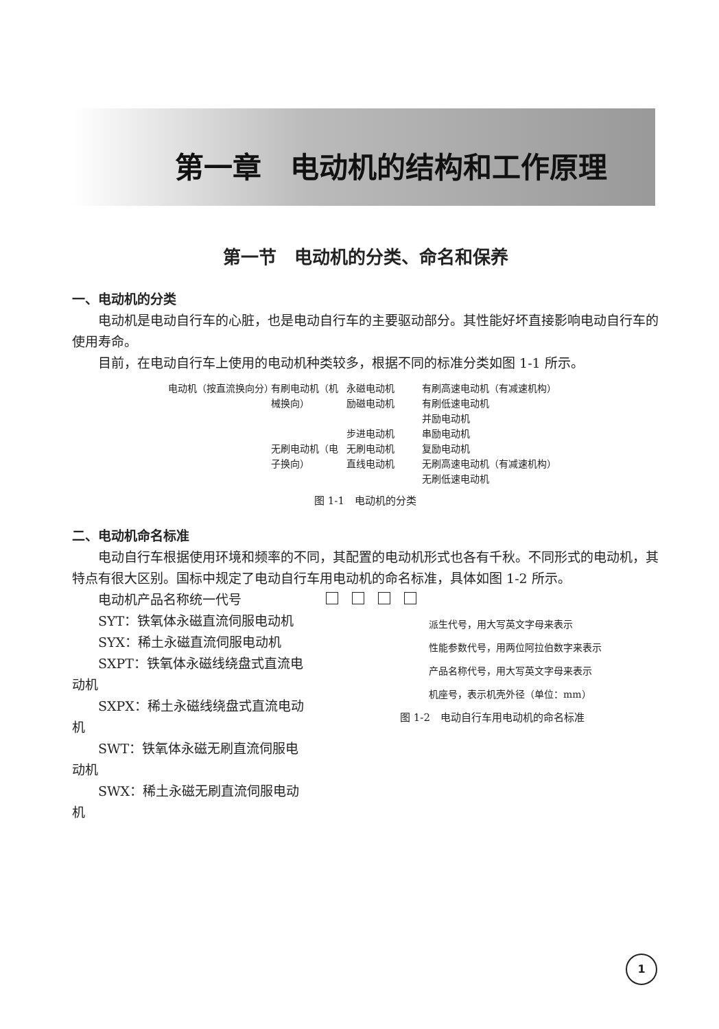第一章　电动机的结构和工作原理
第一节　电动机的分类、命名和保养
一、电动机的分类
电动机是电动自行车的心脏，也是电动自行车的主要驱动部分。其性能好坏直接影响电动自行车的使用寿命。
目前，在电动自行车上使用的电动机种类较多，根据不同的标准分类如图 1-1 所示。
电动机（按直流换向分）
有刷电动机（机械换向）
无刷电动机（电子换向）
永磁电动机
励磁电动机
步进电动机
无刷电动机
直线电动机
有刷高速电动机（有减速机构）
有刷低速电动机
并励电动机
串励电动机
复励电动机
无刷高速电动机（有减速机构）
无刷低速电动机
图 1-1　电动机的分类
二、电动机命名标准
电动自行车根据使用环境和频率的不同，其配置的电动机形式也各有千秋。不同形式的电动机，其特点有很大区别。国标中规定了电动自行车用电动机的命名标准，具体如图 1-2 所示。
电动机产品名称统一代号
SYT：铁氧体永磁直流伺服电动机
SYX：稀土永磁直流伺服电动机
SXPT：铁氧体永磁线绕盘式直流电动机
SXPX：稀土永磁线绕盘式直流电动机
SWT：铁氧体永磁无刷直流伺服电动机
SWX：稀土永磁无刷直流伺服电动机
派生代号，用大写英文字母来表示
性能参数代号，用两位阿拉伯数字来表示
产品名称代号，用大写英文字母来表示
机座号，表示机壳外径（单位：mm）
图 1-2　电动自行车用电动机的命名标准
1